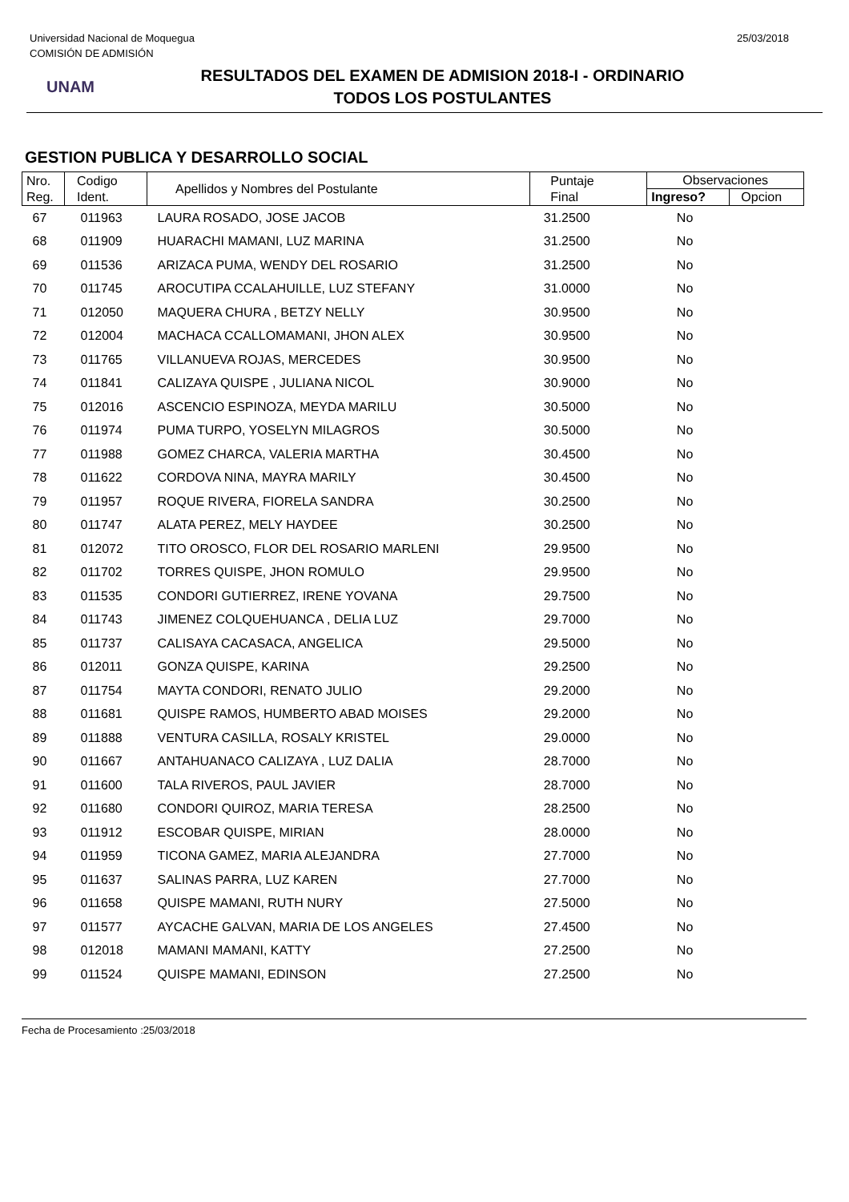Universidad Nacional de Moquegua
COMISIÓN DE ADMISIÓN
25/03/2018
UNAM
RESULTADOS DEL EXAMEN DE ADMISION 2018-I - ORDINARIO
TODOS LOS POSTULANTES
GESTION PUBLICA Y DESARROLLO SOCIAL
| Nro. Reg. | Codigo Ident. | Apellidos y Nombres del Postulante | Puntaje Final | Observaciones | |
| --- | --- | --- | --- | --- | --- |
| | | | | Ingreso? | Opcion |
| 67 | 011963 | LAURA ROSADO, JOSE JACOB | 31.2500 | No | |
| 68 | 011909 | HUARACHI MAMANI, LUZ MARINA | 31.2500 | No | |
| 69 | 011536 | ARIZACA PUMA, WENDY DEL ROSARIO | 31.2500 | No | |
| 70 | 011745 | AROCUTIPA CCALAHUILLE, LUZ STEFANY | 31.0000 | No | |
| 71 | 012050 | MAQUERA CHURA , BETZY NELLY | 30.9500 | No | |
| 72 | 012004 | MACHACA CCALLOMAMANI, JHON ALEX | 30.9500 | No | |
| 73 | 011765 | VILLANUEVA ROJAS, MERCEDES | 30.9500 | No | |
| 74 | 011841 | CALIZAYA QUISPE , JULIANA NICOL | 30.9000 | No | |
| 75 | 012016 | ASCENCIO ESPINOZA, MEYDA MARILU | 30.5000 | No | |
| 76 | 011974 | PUMA TURPO, YOSELYN MILAGROS | 30.5000 | No | |
| 77 | 011988 | GOMEZ CHARCA, VALERIA MARTHA | 30.4500 | No | |
| 78 | 011622 | CORDOVA NINA, MAYRA MARILY | 30.4500 | No | |
| 79 | 011957 | ROQUE RIVERA, FIORELA SANDRA | 30.2500 | No | |
| 80 | 011747 | ALATA PEREZ, MELY HAYDEE | 30.2500 | No | |
| 81 | 012072 | TITO OROSCO, FLOR DEL ROSARIO MARLENI | 29.9500 | No | |
| 82 | 011702 | TORRES QUISPE, JHON ROMULO | 29.9500 | No | |
| 83 | 011535 | CONDORI GUTIERREZ, IRENE YOVANA | 29.7500 | No | |
| 84 | 011743 | JIMENEZ COLQUEHUANCA , DELIA LUZ | 29.7000 | No | |
| 85 | 011737 | CALISAYA CACASACA, ANGELICA | 29.5000 | No | |
| 86 | 012011 | GONZA QUISPE, KARINA | 29.2500 | No | |
| 87 | 011754 | MAYTA CONDORI, RENATO JULIO | 29.2000 | No | |
| 88 | 011681 | QUISPE RAMOS, HUMBERTO ABAD MOISES | 29.2000 | No | |
| 89 | 011888 | VENTURA CASILLA, ROSALY KRISTEL | 29.0000 | No | |
| 90 | 011667 | ANTAHUANACO CALIZAYA , LUZ DALIA | 28.7000 | No | |
| 91 | 011600 | TALA RIVEROS, PAUL JAVIER | 28.7000 | No | |
| 92 | 011680 | CONDORI QUIROZ, MARIA TERESA | 28.2500 | No | |
| 93 | 011912 | ESCOBAR QUISPE, MIRIAN | 28.0000 | No | |
| 94 | 011959 | TICONA GAMEZ, MARIA ALEJANDRA | 27.7000 | No | |
| 95 | 011637 | SALINAS PARRA, LUZ KAREN | 27.7000 | No | |
| 96 | 011658 | QUISPE MAMANI, RUTH NURY | 27.5000 | No | |
| 97 | 011577 | AYCACHE GALVAN, MARIA DE LOS ANGELES | 27.4500 | No | |
| 98 | 012018 | MAMANI MAMANI, KATTY | 27.2500 | No | |
| 99 | 011524 | QUISPE MAMANI, EDINSON | 27.2500 | No | |
Fecha de Procesamiento :25/03/2018